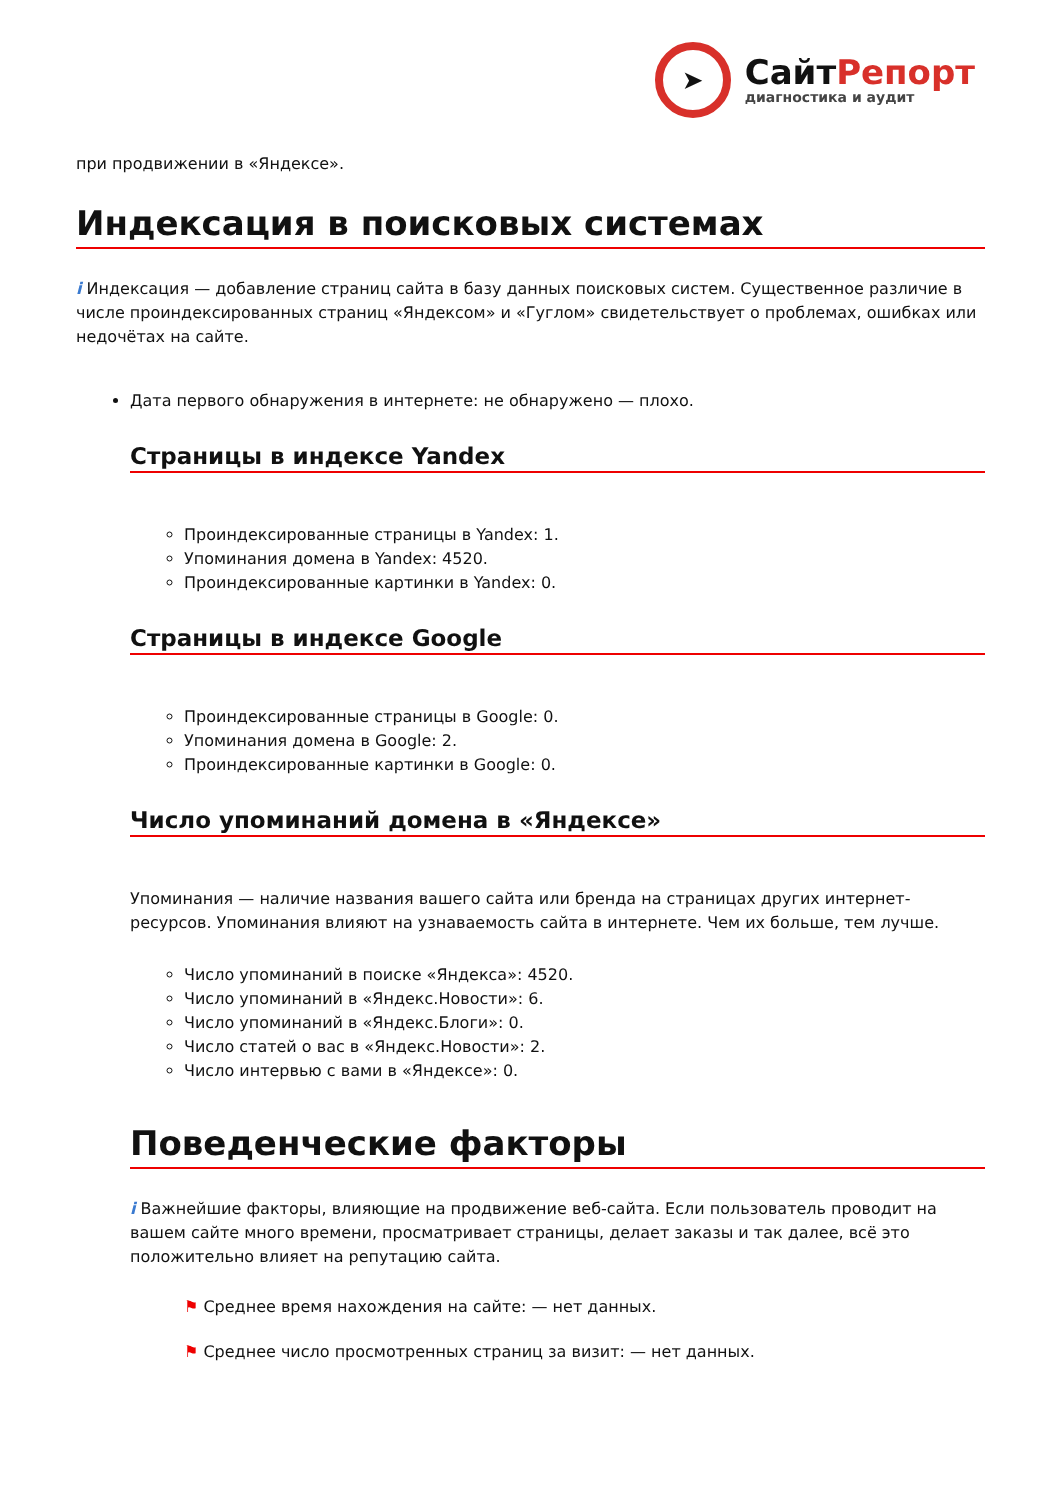➤
СайтРепорт
диагностика и аудит
при продвижении в «Яндексе».
Индексация в поисковых системах
i Индексация — добавление страниц сайта в базу данных поисковых систем. Существенное различие в числе проиндексированных страниц «Яндексом» и «Гуглом» свидетельствует о проблемах, ошибках или недочётах на сайте.
Дата первого обнаружения в интернете: не обнаружено — плохо.
Страницы в индексе Yandex
Проиндексированные страницы в Yandex: 1.
Упоминания домена в Yandex: 4520.
Проиндексированные картинки в Yandex: 0.
Страницы в индексе Google
Проиндексированные страницы в Google: 0.
Упоминания домена в Google: 2.
Проиндексированные картинки в Google: 0.
Число упоминаний домена в «Яндексе»
Упоминания — наличие названия вашего сайта или бренда на страницах других интернет-ресурсов. Упоминания влияют на узнаваемость сайта в интернете. Чем их больше, тем лучше.
Число упоминаний в поиске «Яндекса»: 4520.
Число упоминаний в «Яндекс.Новости»: 6.
Число упоминаний в «Яндекс.Блоги»: 0.
Число статей о вас в «Яндекс.Новости»: 2.
Число интервью с вами в «Яндексе»: 0.
Поведенческие факторы
i Важнейшие факторы, влияющие на продвижение веб-сайта. Если пользователь проводит на вашем сайте много времени, просматривает страницы, делает заказы и так далее, всё это положительно влияет на репутацию сайта.
⚑ Среднее время нахождения на сайте: — нет данных.
⚑ Среднее число просмотренных страниц за визит: — нет данных.